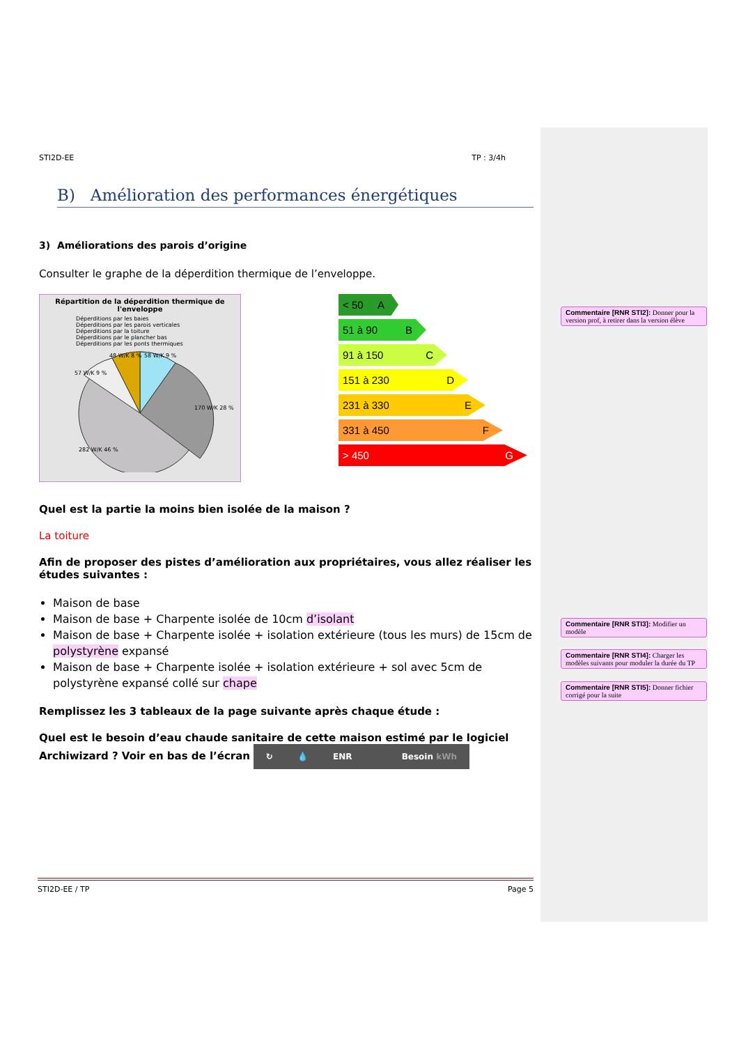STI2D-EE TP : 3/4h
B) Amélioration des performances énergétiques
3) Améliorations des parois d’origine
Consulter le graphe de la déperdition thermique de l’enveloppe.
Répartition de la déperdition thermique de l'enveloppe
Déperditions par les baies
Déperditions par les parois verticales
Déperditions par la toiture
Déperditions par le plancher bas
Déperditions par les ponts thermiques
48 W/K 8 %
58 W/K 9 %
57 W/K 9 %
170 W/K 28 %
282 W/K 46 %
< 50 A
51 à 90 B
91 à 150 C
151 à 230 D
231 à 330 E
331 à 450 F
> 450 G
Quel est la partie la moins bien isolée de la maison ?
La toiture
Afin de proposer des pistes d’amélioration aux propriétaires, vous allez réaliser les études suivantes :
Maison de base
Maison de base + Charpente isolée de 10cm d’isolant
Maison de base + Charpente isolée + isolation extérieure (tous les murs) de 15cm de polystyrène expansé
Maison de base + Charpente isolée + isolation extérieure + sol avec 5cm de polystyrène expansé collé sur chape
Remplissez les 3 tableaux de la page suivante après chaque étude :
Quel est le besoin d’eau chaude sanitaire de cette maison estimé par le logiciel Archiwizard ? Voir en bas de l’écran ↻ 💧 ENR Besoin kWh
STI2D-EE / TP Page 5
Commentaire [RNR STI2]: Donner pour la version prof, à retirer dans la version élève
Commentaire [RNR STI3]: Modifier un modèle
Commentaire [RNR STI4]: Charger les modèles suivants pour moduler la durée du TP
Commentaire [RNR STI5]: Donner fichier corrigé pour la suite